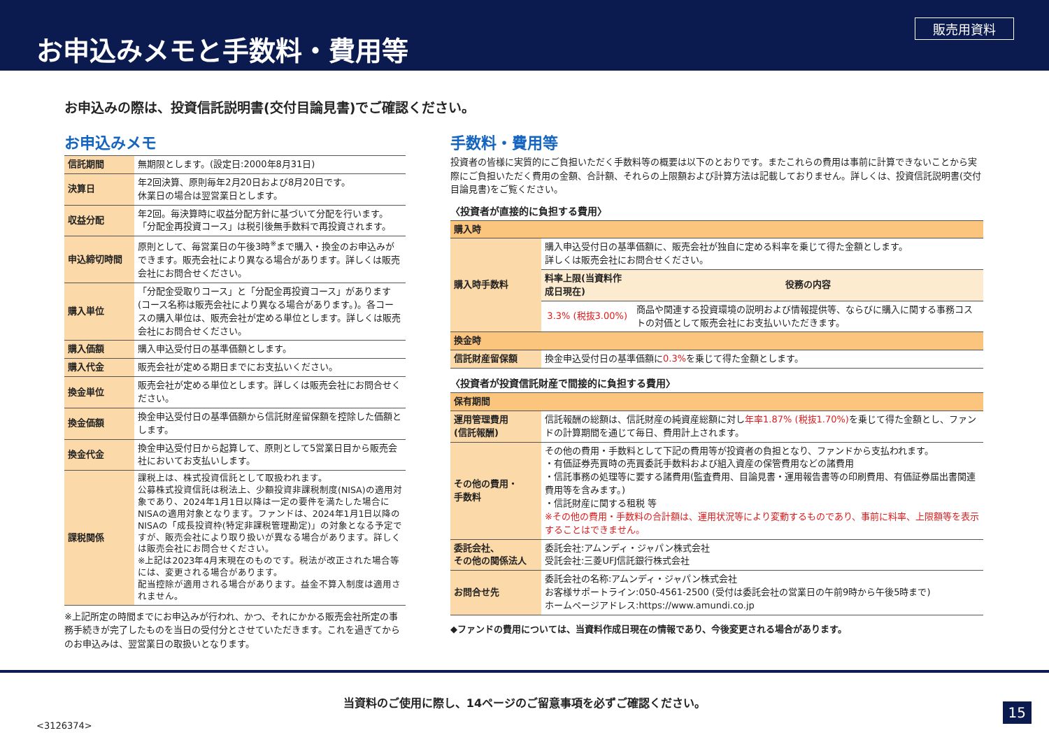お申込みメモと手数料・費用等
販売用資料
お申込みの際は、投資信託説明書(交付目論見書)でご確認ください。
お申込みメモ
| 信託期間 | 無期限とします。(設定日:2000年8月31日) |
| 決算日 | 年2回決算、原則毎年2月20日および8月20日です。 休業日の場合は翌営業日とします。 |
| 収益分配 | 年2回。毎決算時に収益分配方針に基づいて分配を行います。「分配金再投資コース」は税引後無手数料で再投資されます。 |
| 申込締切時間 | 原則として、毎営業日の午後3時<sup>※</sup>まで購入・換金のお申込みができます。販売会社により異なる場合があります。詳しくは販売会社にお問合せください。 |
| 購入単位 | 「分配金受取りコース」と「分配金再投資コース」があります(コース名称は販売会社により異なる場合があります。)。各コースの購入単位は、販売会社が定める単位とします。詳しくは販売会社にお問合せください。 |
| 購入価額 | 購入申込受付日の基準価額とします。 |
| 購入代金 | 販売会社が定める期日までにお支払いください。 |
| 換金単位 | 販売会社が定める単位とします。詳しくは販売会社にお問合せください。 |
| 換金価額 | 換金申込受付日の基準価額から信託財産留保額を控除した価額とします。 |
| 換金代金 | 換金申込受付日から起算して、原則として5営業日目から販売会社においてお支払いします。 |
| 課税関係 | 課税上は、株式投資信託として取扱われます。 公募株式投資信託は税法上、少額投資非課税制度(NISA)の適用対象であり、2024年1月1日以降は一定の要件を満たした場合にNISAの適用対象となります。ファンドは、2024年1月1日以降のNISAの「成長投資枠(特定非課税管理勘定)」の対象となる予定ですが、販売会社により取り扱いが異なる場合があります。詳しくは販売会社にお問合せください。 ※上記は2023年4月末現在のものです。税法が改正された場合等には、変更される場合があります。 配当控除が適用される場合があります。益金不算入制度は適用されません。 |
※上記所定の時間までにお申込みが行われ、かつ、それにかかる販売会社所定の事務手続きが完了したものを当日の受付分とさせていただきます。これを過ぎてからのお申込みは、翌営業日の取扱いとなります。
手数料・費用等
投資者の皆様に実質的にご負担いただく手数料等の概要は以下のとおりです。またこれらの費用は事前に計算できないことから実際にご負担いただく費用の金額、合計額、それらの上限額および計算方法は記載しておりません。詳しくは、投資信託説明書(交付目論見書)をご覧ください。
〈投資者が直接的に負担する費用〉
| 購入時 | | |
| --- | --- | --- |
| 購入時手数料 | 購入申込受付日の基準価額に、販売会社が独自に定める料率を乗じて得た金額とします。 詳しくは販売会社にお問合せください。 | |
| | 料率上限(当資料作成日現在) | 役務の内容 |
| | 3.3% (税抜3.00%) | 商品や関連する投資環境の説明および情報提供等、ならびに購入に関する事務コストの対価として販売会社にお支払いいただきます。 |
| 換金時 | | |
| 信託財産留保額 | 換金申込受付日の基準価額に 0.3% を乗じて得た金額とします。 | |
〈投資者が投資信託財産で間接的に負担する費用〉
| 保有期間 | |
| --- | --- |
| 運用管理費用 (信託報酬) | 信託報酬の総額は、信託財産の純資産総額に対し 年率1.87% (税抜1.70%) を乗じて得た金額とし、ファンドの計算期間を通じて毎日、費用計上されます。 |
| その他の費用・ 手数料 | その他の費用・手数料として下記の費用等が投資者の負担となり、ファンドから支払われます。 ・有価証券売買時の売買委託手数料および組入資産の保管費用などの諸費用 ・信託事務の処理等に要する諸費用(監査費用、目論見書・運用報告書等の印刷費用、有価証券届出書関連費用等を含みます。) ・信託財産に関する租税 等 ※その他の費用・手数料の合計額は、運用状況等により変動するものであり、事前に料率、上限額等を表示することはできません。 |
| 委託会社、 その他の関係法人 | 委託会社:アムンディ・ジャパン株式会社 受託会社:三菱UFJ信託銀行株式会社 |
| お問合せ先 | 委託会社の名称:アムンディ・ジャパン株式会社 お客様サポートライン:050-4561-2500 (受付は委託会社の営業日の午前9時から午後5時まで) ホームページアドレス:https://www.amundi.co.jp |
◆ファンドの費用については、当資料作成日現在の情報であり、今後変更される場合があります。
当資料のご使用に際し、14ページのご留意事項を必ずご確認ください。
<3126374>
15